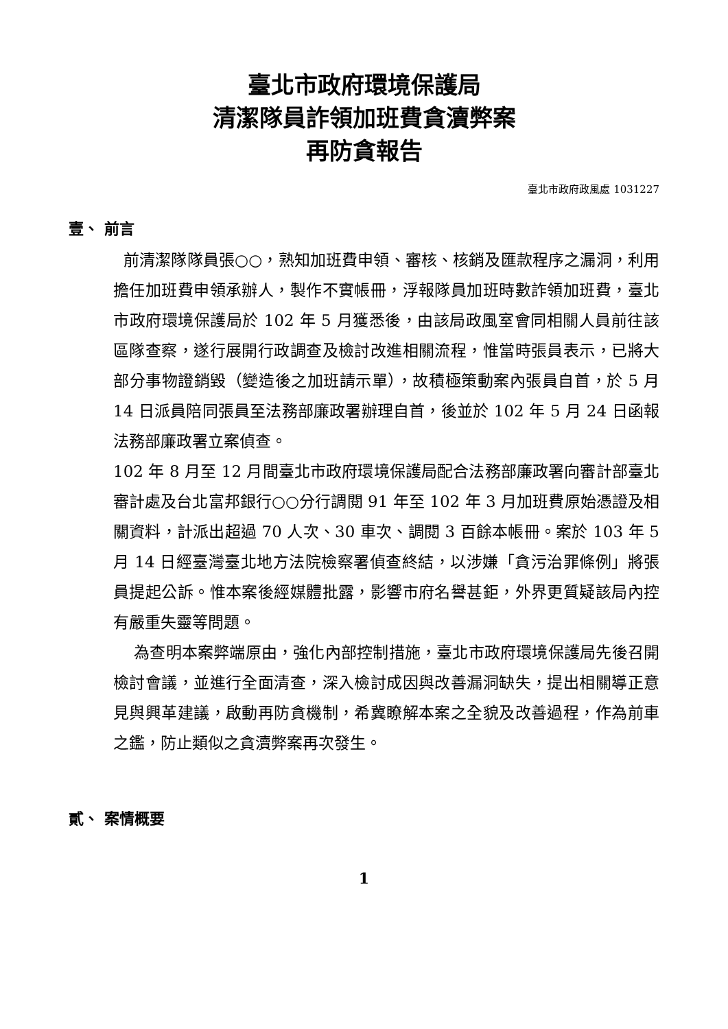臺北市政府環境保護局
清潔隊員詐領加班費貪瀆弊案
再防貪報告
臺北市政府政風處 1031227
壹、 前言
前清潔隊隊員張○○，熟知加班費申領、審核、核銷及匯款程序之漏洞，利用擔任加班費申領承辦人，製作不實帳冊，浮報隊員加班時數詐領加班費，臺北市政府環境保護局於 102 年 5 月獲悉後，由該局政風室會同相關人員前往該區隊查察，遂行展開行政調查及檢討改進相關流程，惟當時張員表示，已將大部分事物證銷毀（變造後之加班請示單），故積極策動案內張員自首，於 5 月 14 日派員陪同張員至法務部廉政署辦理自首，後並於 102 年 5 月 24 日函報法務部廉政署立案偵查。
102 年 8 月至 12 月間臺北市政府環境保護局配合法務部廉政署向審計部臺北審計處及台北富邦銀行○○分行調閱 91 年至 102 年 3 月加班費原始憑證及相關資料，計派出超過 70 人次、30 車次、調閱 3 百餘本帳冊。案於 103 年 5 月 14 日經臺灣臺北地方法院檢察署偵查終結，以涉嫌「貪污治罪條例」將張員提起公訴。惟本案後經媒體批露，影響市府名譽甚鉅，外界更質疑該局內控有嚴重失靈等問題。
為查明本案弊端原由，強化內部控制措施，臺北市政府環境保護局先後召開檢討會議，並進行全面清查，深入檢討成因與改善漏洞缺失，提出相關導正意見與興革建議，啟動再防貪機制，希冀瞭解本案之全貌及改善過程，作為前車之鑑，防止類似之貪瀆弊案再次發生。
貳、 案情概要
1